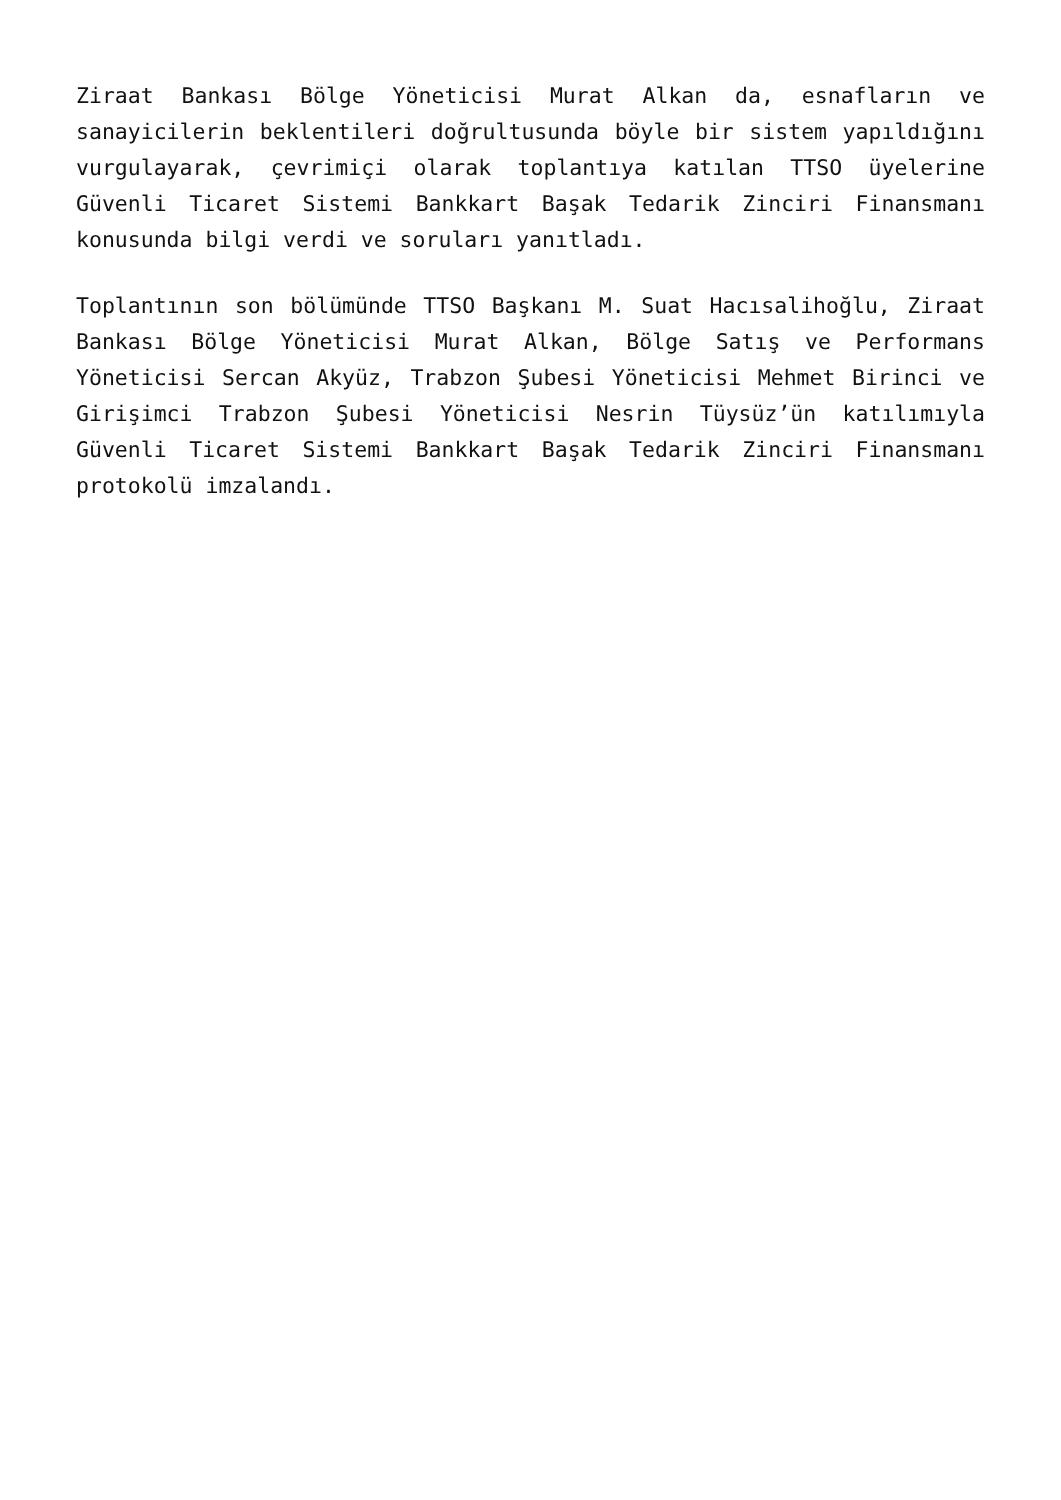Ziraat Bankası Bölge Yöneticisi Murat Alkan da, esnafların ve sanayicilerin beklentileri doğrultusunda böyle bir sistem yapıldığını vurgulayarak, çevrimiçi olarak toplantıya katılan TTSO üyelerine Güvenli Ticaret Sistemi Bankkart Başak Tedarik Zinciri Finansmanı konusunda bilgi verdi ve soruları yanıtladı.
Toplantının son bölümünde TTSO Başkanı M. Suat Hacısalihoğlu, Ziraat Bankası Bölge Yöneticisi Murat Alkan, Bölge Satış ve Performans Yöneticisi Sercan Akyüz, Trabzon Şubesi Yöneticisi Mehmet Birinci ve Girişimci Trabzon Şubesi Yöneticisi Nesrin Tüysüz’ün katılımıyla Güvenli Ticaret Sistemi Bankkart Başak Tedarik Zinciri Finansmanı protokolü imzalandı.